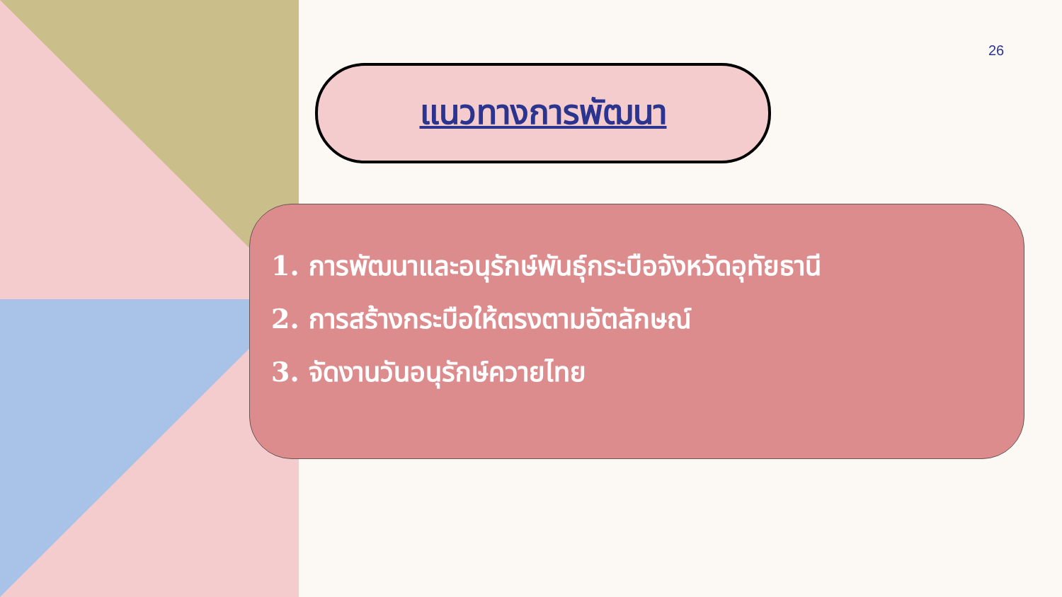26
แนวทางการพัฒนา
1. การพัฒนาและอนุรักษ์พันธุ์กระบือจังหวัดอุทัยธานี
2. การสร้างกระบือให้ตรงตามอัตลักษณ์
3. จัดงานวันอนุรักษ์ควายไทย